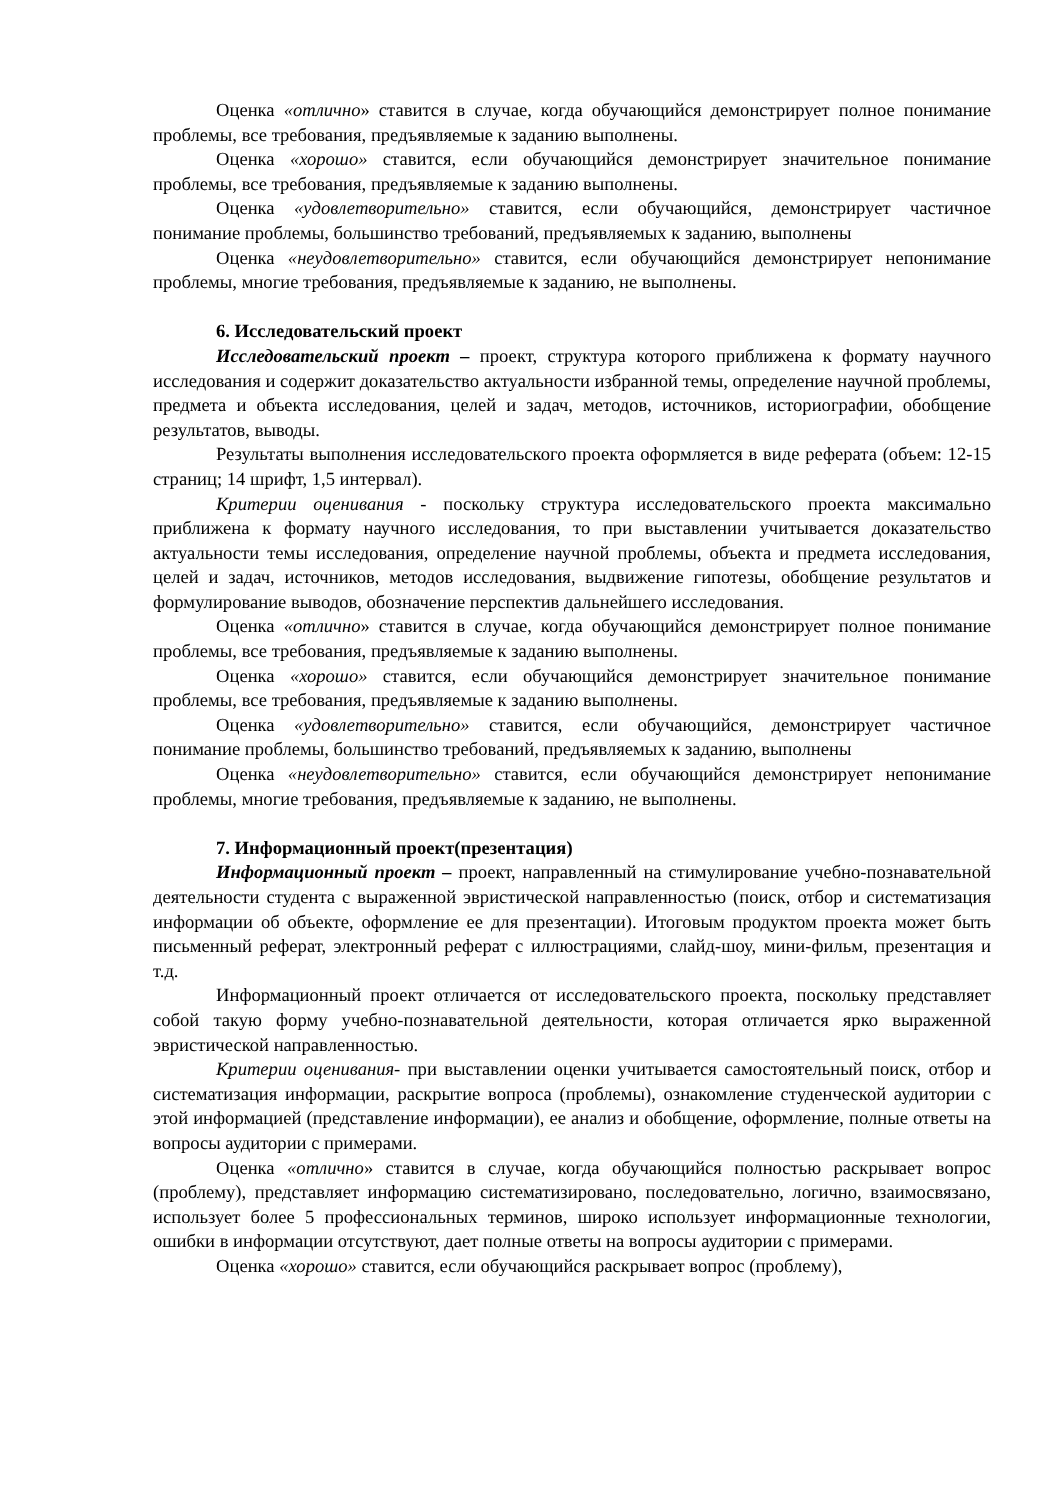Оценка «отлично» ставится в случае, когда обучающийся демонстрирует полное понимание проблемы, все требования, предъявляемые к заданию выполнены.
Оценка «хорошо» ставится, если обучающийся демонстрирует значительное понимание проблемы, все требования, предъявляемые к заданию выполнены.
Оценка «удовлетворительно» ставится, если обучающийся, демонстрирует частичное понимание проблемы, большинство требований, предъявляемых к заданию, выполнены
Оценка «неудовлетворительно» ставится, если обучающийся демонстрирует непонимание проблемы, многие требования, предъявляемые к заданию, не выполнены.
6. Исследовательский проект
Исследовательский проект – проект, структура которого приближена к формату научного исследования и содержит доказательство актуальности избранной темы, определение научной проблемы, предмета и объекта исследования, целей и задач, методов, источников, историографии, обобщение результатов, выводы.
Результаты выполнения исследовательского проекта оформляется в виде реферата (объем: 12-15 страниц; 14 шрифт, 1,5 интервал).
Критерии оценивания - поскольку структура исследовательского проекта максимально приближена к формату научного исследования, то при выставлении учитывается доказательство актуальности темы исследования, определение научной проблемы, объекта и предмета исследования, целей и задач, источников, методов исследования, выдвижение гипотезы, обобщение результатов и формулирование выводов, обозначение перспектив дальнейшего исследования.
Оценка «отлично» ставится в случае, когда обучающийся демонстрирует полное понимание проблемы, все требования, предъявляемые к заданию выполнены.
Оценка «хорошо» ставится, если обучающийся демонстрирует значительное понимание проблемы, все требования, предъявляемые к заданию выполнены.
Оценка «удовлетворительно» ставится, если обучающийся, демонстрирует частичное понимание проблемы, большинство требований, предъявляемых к заданию, выполнены
Оценка «неудовлетворительно» ставится, если обучающийся демонстрирует непонимание проблемы, многие требования, предъявляемые к заданию, не выполнены.
7. Информационный проект(презентация)
Информационный проект – проект, направленный на стимулирование учебно-познавательной деятельности студента с выраженной эвристической направленностью (поиск, отбор и систематизация информации об объекте, оформление ее для презентации). Итоговым продуктом проекта может быть письменный реферат, электронный реферат с иллюстрациями, слайд-шоу, мини-фильм, презентация и т.д.
Информационный проект отличается от исследовательского проекта, поскольку представляет собой такую форму учебно-познавательной деятельности, которая отличается ярко выраженной эвристической направленностью.
Критерии оценивания- при выставлении оценки учитывается самостоятельный поиск, отбор и систематизация информации, раскрытие вопроса (проблемы), ознакомление студенческой аудитории с этой информацией (представление информации), ее анализ и обобщение, оформление, полные ответы на вопросы аудитории с примерами.
Оценка «отлично» ставится в случае, когда обучающийся полностью раскрывает вопрос (проблему), представляет информацию систематизировано, последовательно, логично, взаимосвязано, использует более 5 профессиональных терминов, широко использует информационные технологии, ошибки в информации отсутствуют, дает полные ответы на вопросы аудитории с примерами.
Оценка «хорошо» ставится, если обучающийся раскрывает вопрос (проблему),